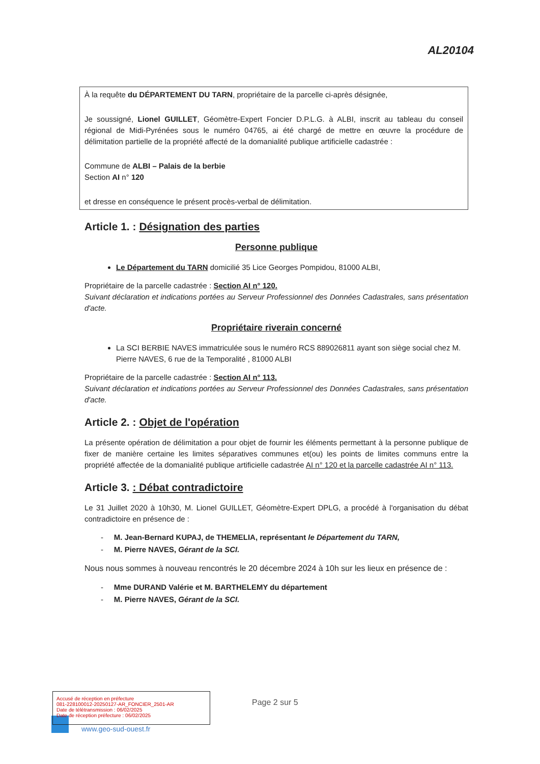AL20104
À la requête du DÉPARTEMENT DU TARN, propriétaire de la parcelle ci-après désignée,
Je soussigné, Lionel GUILLET, Géomètre-Expert Foncier D.P.L.G. à ALBI, inscrit au tableau du conseil régional de Midi-Pyrénées sous le numéro 04765, ai été chargé de mettre en œuvre la procédure de délimitation partielle de la propriété affecté de la domanialité publique artificielle cadastrée :
Commune de ALBI – Palais de la berbie
Section AI n° 120
et dresse en conséquence le présent procès-verbal de délimitation.
Article 1. : Désignation des parties
Personne publique
Le Département du TARN domicilié 35 Lice Georges Pompidou, 81000 ALBI,
Propriétaire de la parcelle cadastrée : Section AI n° 120.
Suivant déclaration et indications portées au Serveur Professionnel des Données Cadastrales, sans présentation d'acte.
Propriétaire riverain concerné
La SCI BERBIE NAVES immatriculée sous le numéro RCS 889026811 ayant son siège social chez M. Pierre NAVES, 6 rue de la Temporalité , 81000 ALBI
Propriétaire de la parcelle cadastrée : Section AI n° 113.
Suivant déclaration et indications portées au Serveur Professionnel des Données Cadastrales, sans présentation d'acte.
Article 2. : Objet de l'opération
La présente opération de délimitation a pour objet de fournir les éléments permettant à la personne publique de fixer de manière certaine les limites séparatives communes et(ou) les points de limites communs entre la propriété affectée de la domanialité publique artificielle cadastrée AI n° 120 et la parcelle cadastrée AI n° 113.
Article 3. : Débat contradictoire
Le 31 Juillet 2020 à 10h30, M. Lionel GUILLET, Géomètre-Expert DPLG, a procédé à l'organisation du débat contradictoire en présence de :
- M. Jean-Bernard KUPAJ, de THEMELIA, représentant le Département du TARN,
- M. Pierre NAVES, Gérant de la SCI.
Nous nous sommes à nouveau rencontrés le 20 décembre 2024 à 10h sur les lieux en présence de :
- Mme DURAND Valérie et M. BARTHELEMY du département
- M. Pierre NAVES, Gérant de la SCI.
Accusé de réception en préfecture
081-228100012-20250127-AR_FONCIER_2501-AR
Date de télétransmission : 06/02/2025
Date de réception préfecture : 06/02/2025
Page 2 sur 5
www.geo-sud-ouest.fr